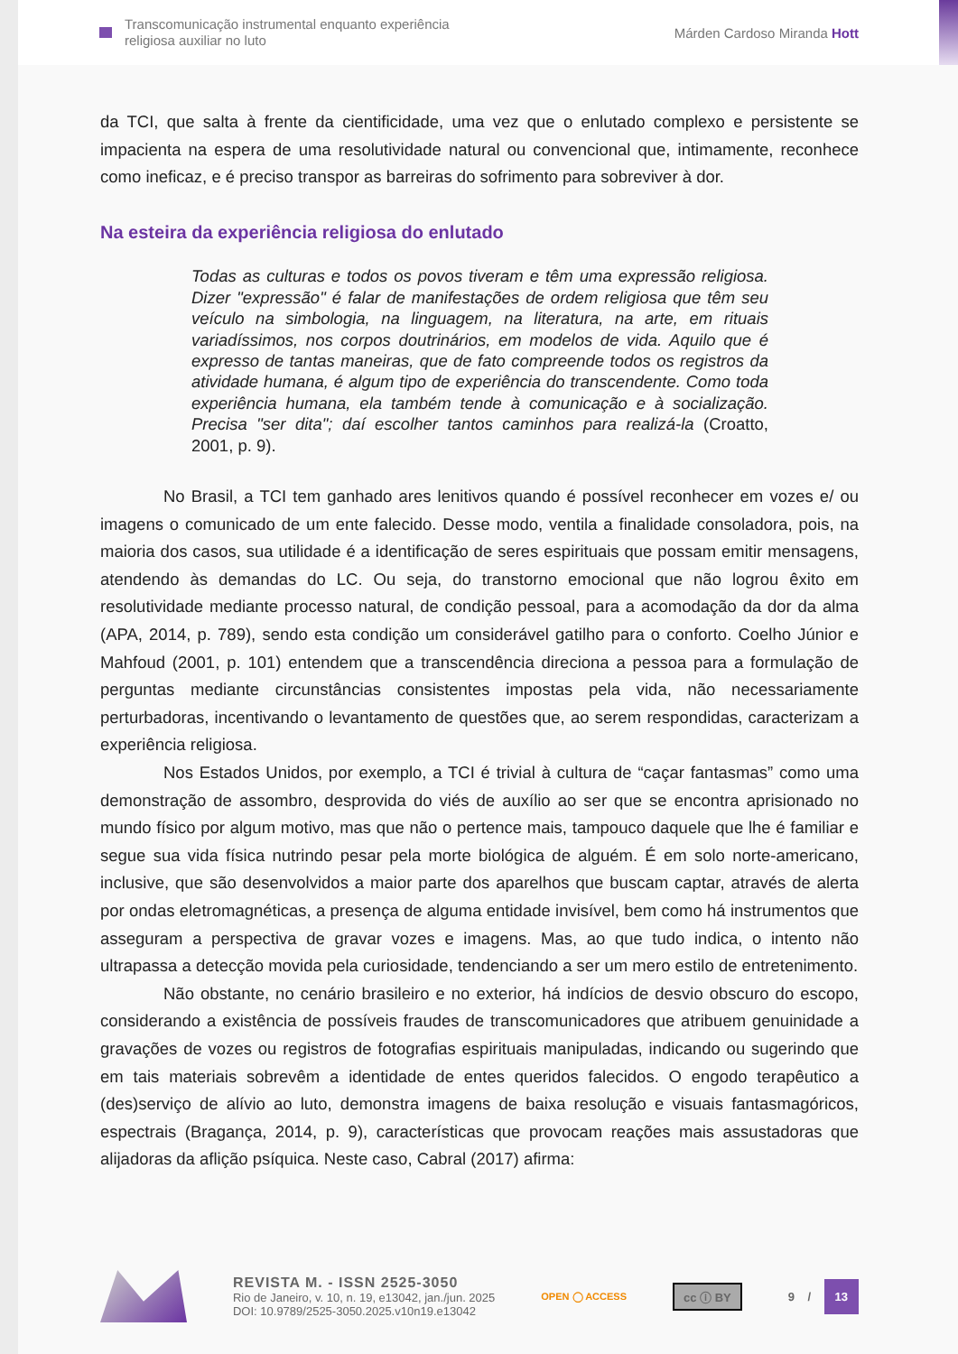Transcomunicação instrumental enquanto experiência
religiosa auxiliar no luto
Márden Cardoso Miranda Hott
da TCI, que salta à frente da cientificidade, uma vez que o enlutado complexo e persistente se impacienta na espera de uma resolutividade natural ou convencional que, intimamente, reconhece como ineficaz, e é preciso transpor as barreiras do sofrimento para sobreviver à dor.
Na esteira da experiência religiosa do enlutado
Todas as culturas e todos os povos tiveram e têm uma expressão religiosa. Dizer "expressão" é falar de manifestações de ordem religiosa que têm seu veículo na simbologia, na linguagem, na literatura, na arte, em rituais variadíssimos, nos corpos doutrinários, em modelos de vida. Aquilo que é expresso de tantas maneiras, que de fato compreende todos os registros da atividade humana, é algum tipo de experiência do transcendente. Como toda experiência humana, ela também tende à comunicação e à socialização. Precisa "ser dita"; daí escolher tantos caminhos para realizá-la (Croatto, 2001, p. 9).
No Brasil, a TCI tem ganhado ares lenitivos quando é possível reconhecer em vozes e/ ou imagens o comunicado de um ente falecido. Desse modo, ventila a finalidade consoladora, pois, na maioria dos casos, sua utilidade é a identificação de seres espirituais que possam emitir mensagens, atendendo às demandas do LC. Ou seja, do transtorno emocional que não logrou êxito em resolutividade mediante processo natural, de condição pessoal, para a acomodação da dor da alma (APA, 2014, p. 789), sendo esta condição um considerável gatilho para o conforto. Coelho Júnior e Mahfoud (2001, p. 101) entendem que a transcendência direciona a pessoa para a formulação de perguntas mediante circunstâncias consistentes impostas pela vida, não necessariamente perturbadoras, incentivando o levantamento de questões que, ao serem respondidas, caracterizam a experiência religiosa.
Nos Estados Unidos, por exemplo, a TCI é trivial à cultura de “caçar fantasmas” como uma demonstração de assombro, desprovida do viés de auxílio ao ser que se encontra aprisionado no mundo físico por algum motivo, mas que não o pertence mais, tampouco daquele que lhe é familiar e segue sua vida física nutrindo pesar pela morte biológica de alguém. É em solo norte-americano, inclusive, que são desenvolvidos a maior parte dos aparelhos que buscam captar, através de alerta por ondas eletromagnéticas, a presença de alguma entidade invisível, bem como há instrumentos que asseguram a perspectiva de gravar vozes e imagens. Mas, ao que tudo indica, o intento não ultrapassa a detecção movida pela curiosidade, tendenciando a ser um mero estilo de entretenimento.
Não obstante, no cenário brasileiro e no exterior, há indícios de desvio obscuro do escopo, considerando a existência de possíveis fraudes de transcomunicadores que atribuem genuinidade a gravações de vozes ou registros de fotografias espirituais manipuladas, indicando ou sugerindo que em tais materiais sobrevêm a identidade de entes queridos falecidos. O engodo terapêutico a (des)serviço de alívio ao luto, demonstra imagens de baixa resolução e visuais fantasmagóricos, espectrais (Bragança, 2014, p. 9), características que provocam reações mais assustadoras que alijadoras da aflição psíquica. Neste caso, Cabral (2017) afirma:
REVISTA M. - ISSN 2525-3050
Rio de Janeiro, v. 10, n. 19, e13042, jan./jun. 2025
DOI: 10.9789/2525-3050.2025.v10n19.e13042
OPEN ◯ ACCESS
cc ⓘ BY
9 / 13